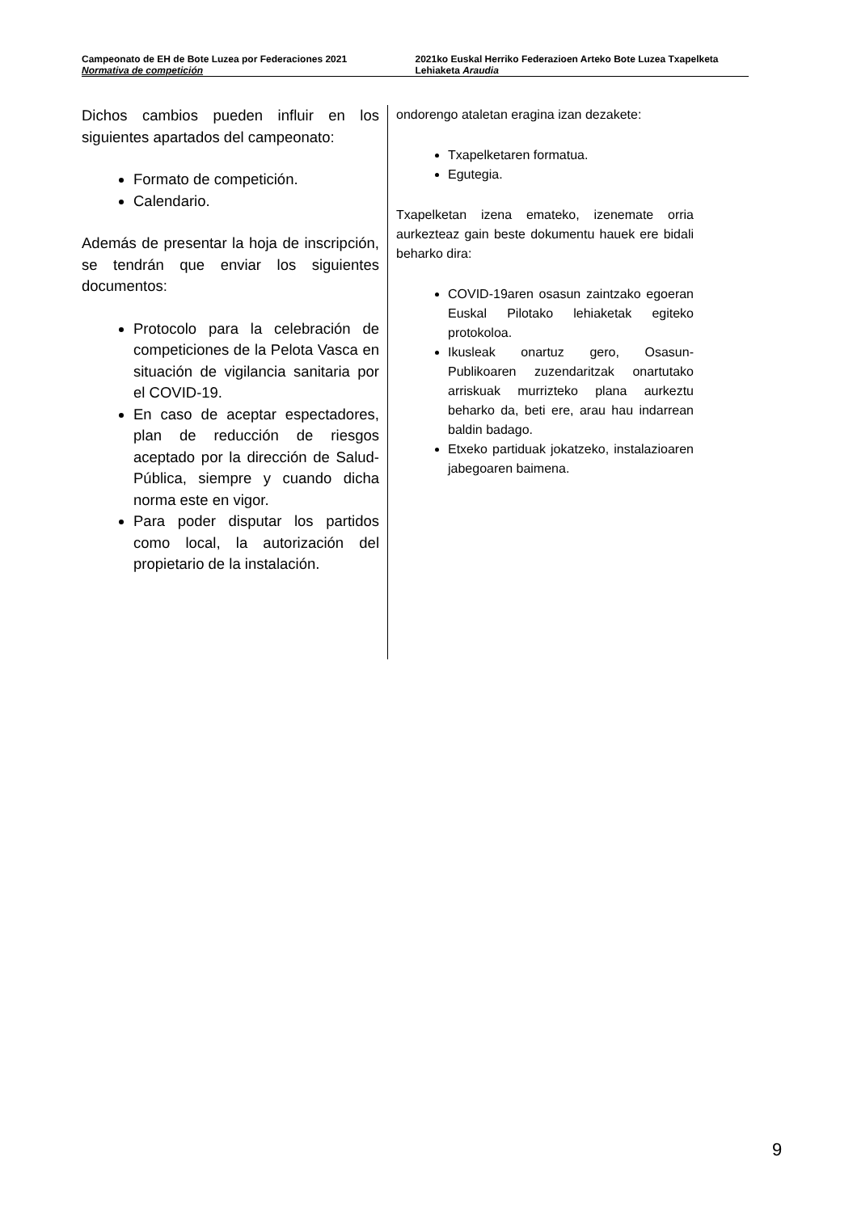Campeonato de EH de Bote Luzea por Federaciones 2021
Normativa de competición
2021ko Euskal Herriko Federazioen Arteko Bote Luzea Txapelketa
Lehiaketa Araudia
Dichos cambios pueden influir en los siguientes apartados del campeonato:
Formato de competición.
Calendario.
Además de presentar la hoja de inscripción, se tendrán que enviar los siguientes documentos:
Protocolo para la celebración de competiciones de la Pelota Vasca en situación de vigilancia sanitaria por el COVID-19.
En caso de aceptar espectadores, plan de reducción de riesgos aceptado por la dirección de Salud-Pública, siempre y cuando dicha norma este en vigor.
Para poder disputar los partidos como local, la autorización del propietario de la instalación.
ondorengo ataletan eragina izan dezakete:
Txapelketaren formatua.
Egutegia.
Txapelketan izena emateko, izenemate orria aurkezteaz gain beste dokumentu hauek ere bidali beharko dira:
COVID-19aren osasun zaintzako egoeran Euskal Pilotako lehiaketak egiteko protokoloa.
Ikusleak onartuz gero, Osasun-Publikoaren zuzendaritzak onartutako arriskuak murrizteko plana aurkeztu beharko da, beti ere, arau hau indarrean baldin badago.
Etxeko partiduak jokatzeko, instalazioaren jabegoaren baimena.
9